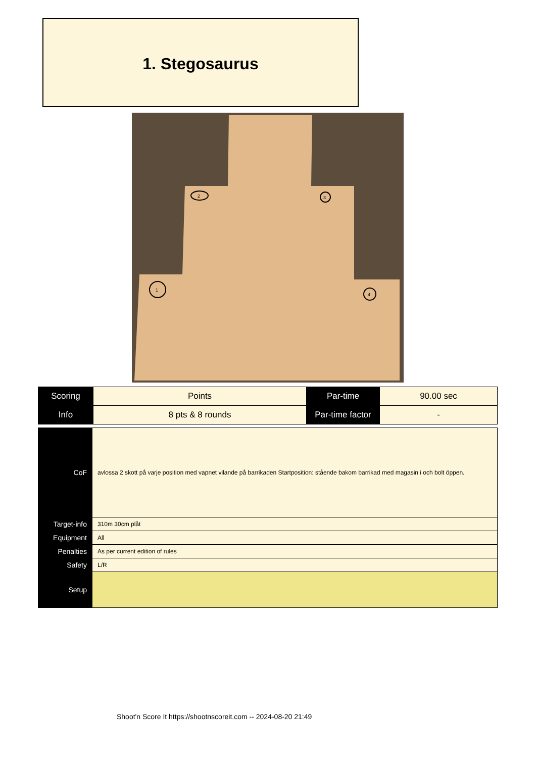1. Stegosaurus
2
3
1
4
| Scoring | Points | Par-time | 90.00 sec |
| Info | 8 pts & 8 rounds | Par-time factor | - |
| CoF | avlossa 2 skott på varje position med vapnet vilande på barrikaden Startposition: stående bakom barrikad med magasin i och bolt öppen. |
| Target-info | 310m 30cm plåt |
| Equipment | All |
| Penalties | As per current edition of rules |
| Safety | L/R |
| Setup | |
Shoot'n Score It https://shootnscoreit.com -- 2024-08-20 21:49